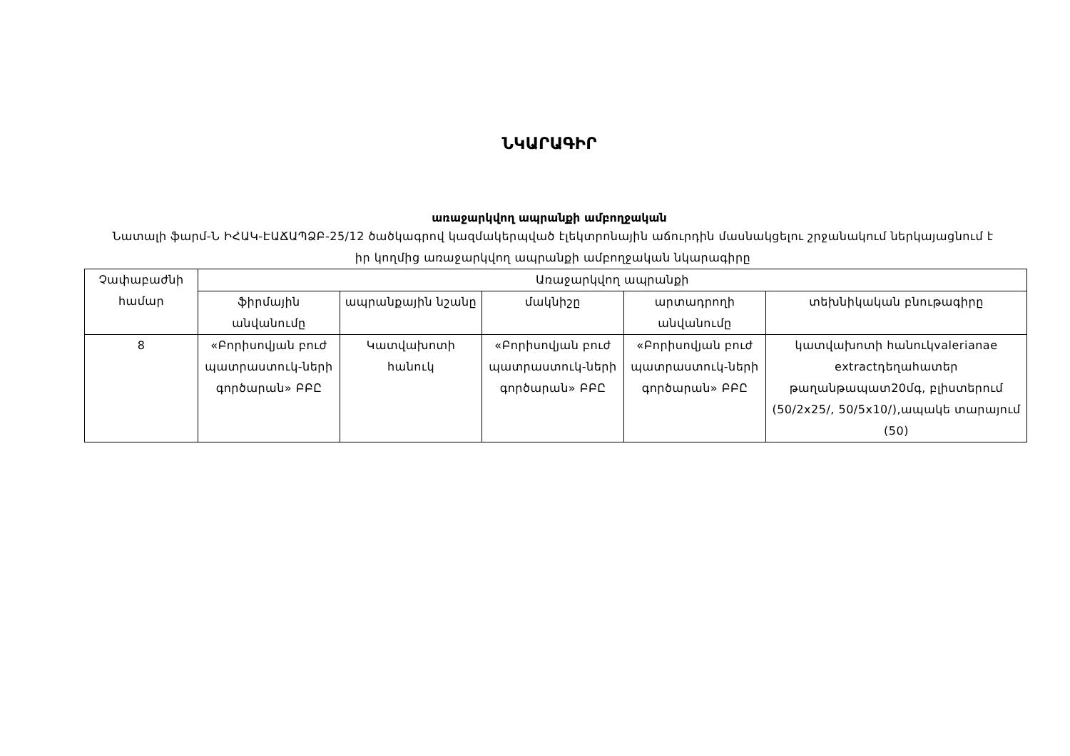ՆԿԱՐԱԳԻՐ
առաջարկվող ապրանքի ամբողջական
Նատալի ֆարմ-Ն ԻՀԱԿ-ԷԱՃԱՊՁԲ-25/12 ծածկագրով կազմակերպված էլեկտրոնային աճուրդին մասնակցելու շրջանակում ներկայացնում է իր կողմից առաջարկվող ապրանքի ամբողջական նկարագիրը
| Չափաբաժնի համար | Առաջարկվող ապրանքի | | | | |
| --- | --- | --- | --- | --- | --- |
| | ֆիրմային անվանումը | ապրանքային նշանը | մակնիշը | արտադրողի անվանումը | տեխնիկական բնութագիրը |
| 8 | «Բորիսովյան բուժ պատրաստուկ-ների գործարան» ԲԲԸ | Կատվախոտի հանուկ | «Բորիսովյան բուժ պատրաստուկ-ների գործարան» ԲԲԸ | «Բորիսովյան բուժ պատրաստուկ-ների գործարան» ԲԲԸ | կատվախոտի հանուկvalerianae extractդեղահատեր թաղանթապատ20մգ, բլիստերում (50/2x25/, 50/5x10/),ապակե տարայում (50) |